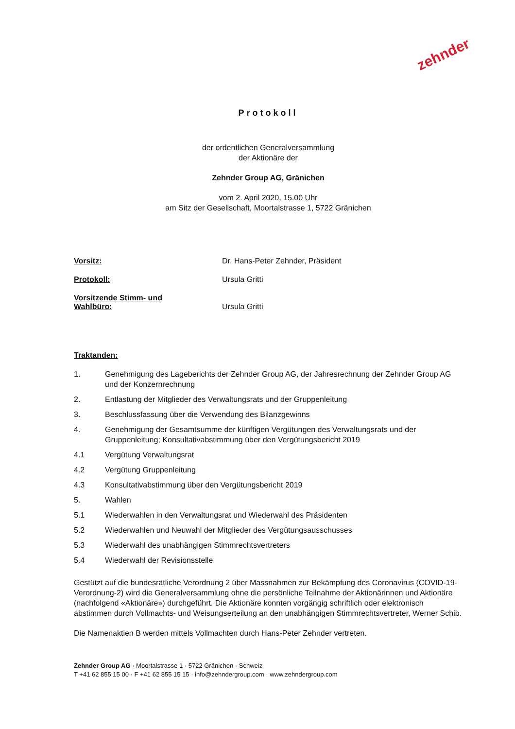zehnder
Protokoll
der ordentlichen Generalversammlung
der Aktionäre der
Zehnder Group AG, Gränichen
vom 2. April 2020, 15.00 Uhr
am Sitz der Gesellschaft, Moortalstrasse 1, 5722 Gränichen
Vorsitz: Dr. Hans-Peter Zehnder, Präsident
Protokoll: Ursula Gritti
Vorsitzende Stimm- und
Wahlbüro:
Ursula Gritti
Traktanden:
1. Genehmigung des Lageberichts der Zehnder Group AG, der Jahresrechnung der Zehnder Group AG und der Konzernrechnung
2. Entlastung der Mitglieder des Verwaltungsrats und der Gruppenleitung
3. Beschlussfassung über die Verwendung des Bilanzgewinns
4. Genehmigung der Gesamtsumme der künftigen Vergütungen des Verwaltungsrats und der Gruppenleitung; Konsultativabstimmung über den Vergütungsbericht 2019
4.1 Vergütung Verwaltungsrat
4.2 Vergütung Gruppenleitung
4.3 Konsultativabstimmung über den Vergütungsbericht 2019
5. Wahlen
5.1 Wiederwahlen in den Verwaltungsrat und Wiederwahl des Präsidenten
5.2 Wiederwahlen und Neuwahl der Mitglieder des Vergütungsausschusses
5.3 Wiederwahl des unabhängigen Stimmrechtsvertreters
5.4 Wiederwahl der Revisionsstelle
Gestützt auf die bundesrätliche Verordnung 2 über Massnahmen zur Bekämpfung des Coronavirus (COVID-19-Verordnung-2) wird die Generalversammlung ohne die persönliche Teilnahme der Aktionärinnen und Aktionäre (nachfolgend «Aktionäre») durchgeführt. Die Aktionäre konnten vorgängig schriftlich oder elektronisch abstimmen durch Vollmachts- und Weisungserteilung an den unabhängigen Stimmrechtsvertreter, Werner Schib.
Die Namenaktien B werden mittels Vollmachten durch Hans-Peter Zehnder vertreten.
Zehnder Group AG · Moortalstrasse 1 · 5722 Gränichen · Schweiz
T +41 62 855 15 00 · F +41 62 855 15 15 · info@zehndergroup.com · www.zehndergroup.com